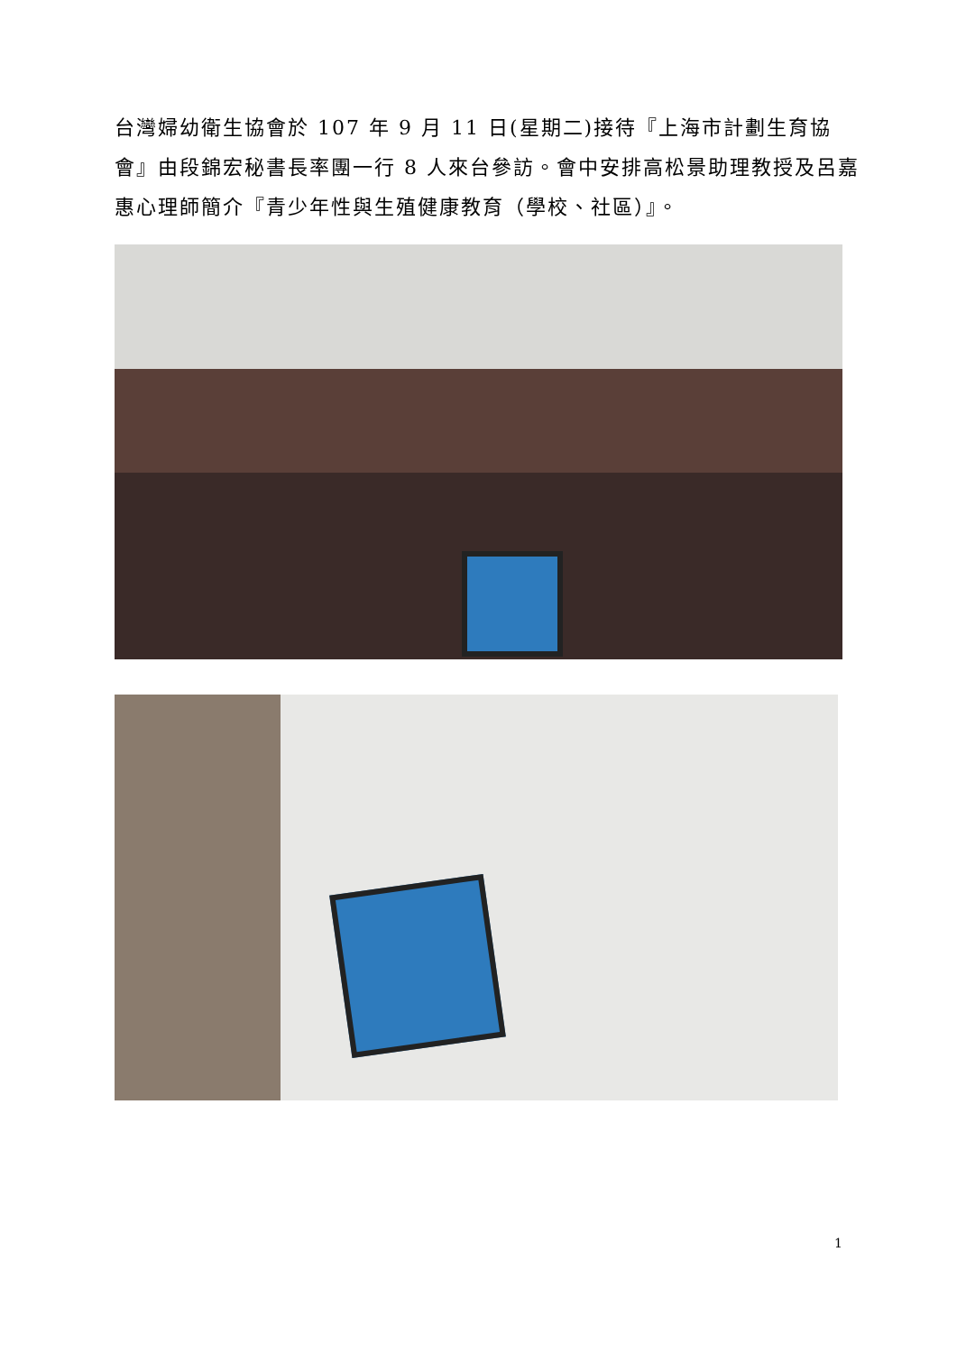台灣婦幼衛生協會於 107 年 9 月 11 日(星期二)接待『上海市計劃生育協會』由段錦宏秘書長率團一行 8 人來台參訪。會中安排高松景助理教授及呂嘉惠心理師簡介『青少年性與生殖健康教育（學校、社區）』。
1